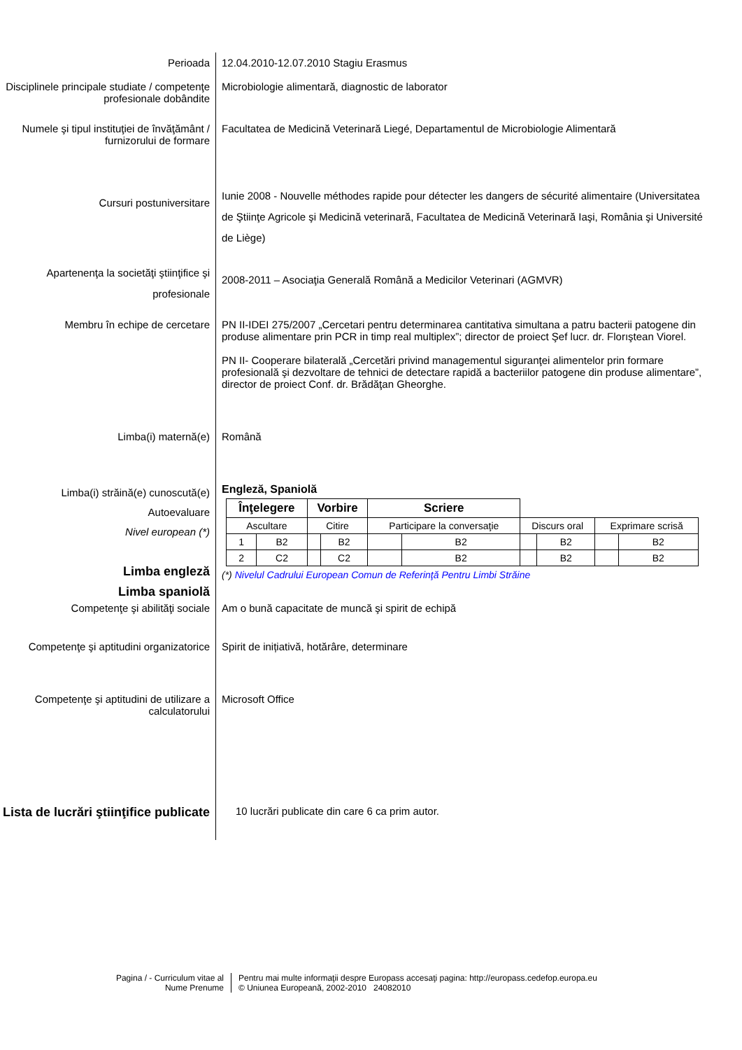Perioada 12.04.2010-12.07.2010 Stagiu Erasmus
Disciplinele principale studiate / competenţe profesionale dobândite
Microbiologie alimentară, diagnostic de laborator
Numele şi tipul instituţiei de învăţământ / furnizorului de formare
Facultatea de Medicină Veterinară Liegé, Departamentul de Microbiologie Alimentară
Cursuri postuniversitare
Iunie 2008 - Nouvelle méthodes rapide pour détecter les dangers de sécurité alimentaire (Universitatea de Ştiinţe Agricole şi Medicină veterinară, Facultatea de Medicină Veterinară Iaşi, România şi Université de Liège)
Apartenenţa la societăţi ştiinţifice şi profesionale
2008-2011 – Asociaţia Generală Română a Medicilor Veterinari (AGMVR)
Membru în echipe de cercetare PN II-IDEI 275/2007 „Cercetari pentru determinarea cantitativa simultana a patru bacterii patogene din produse alimentare prin PCR in timp real multiplex”; director de proiect Şef lucr. dr. Florıştean Viorel.
PN II- Cooperare bilaterală „Cercetări privind managementul siguranţei alimentelor prin formare profesională şi dezvoltare de tehnici de detectare rapidă a bacteriilor patogene din produse alimentare”, director de proiect Conf. dr. Brădăţan Gheorghe.
Limba(i) maternă(e) Română
Limba(i) străină(e) cunoscută(e)
Autoevaluare
Nivel european (*)
Limba engleză
Limba spaniolă
Engleză, Spaniolă
| Înţelegere | | Vorbire | | Scriere | | | | | |
| --- | --- | --- | --- | --- | --- | --- | --- | --- | --- |
| Ascultare | | Citire | | Participare la conversaţie | | Discurs oral | | Exprimare scrisă | |
| 1 | B2 | | B2 | | B2 | | B2 | | B2 |
| 2 | C2 | | C2 | | B2 | | B2 | | B2 |
(*) Nivelul Cadrului European Comun de Referinţă Pentru Limbi Străine
Competenţe şi abilităţi sociale Am o bună capacitate de muncă şi spirit de echipă
Competenţe şi aptitudini organizatorice
Spirit de inițiativă, hotărâre, determinare
Competenţe şi aptitudini de utilizare a calculatorului
Microsoft Office
Lista de lucrări ştiinţifice publicate
10 lucrări publicate din care 6 ca prim autor.
Pagina / - Curriculum vitae al Nume Prenume
Pentru mai multe informaţii despre Europass accesaţi pagina: http://europass.cedefop.europa.eu
© Uniunea Europeană, 2002-2010 24082010